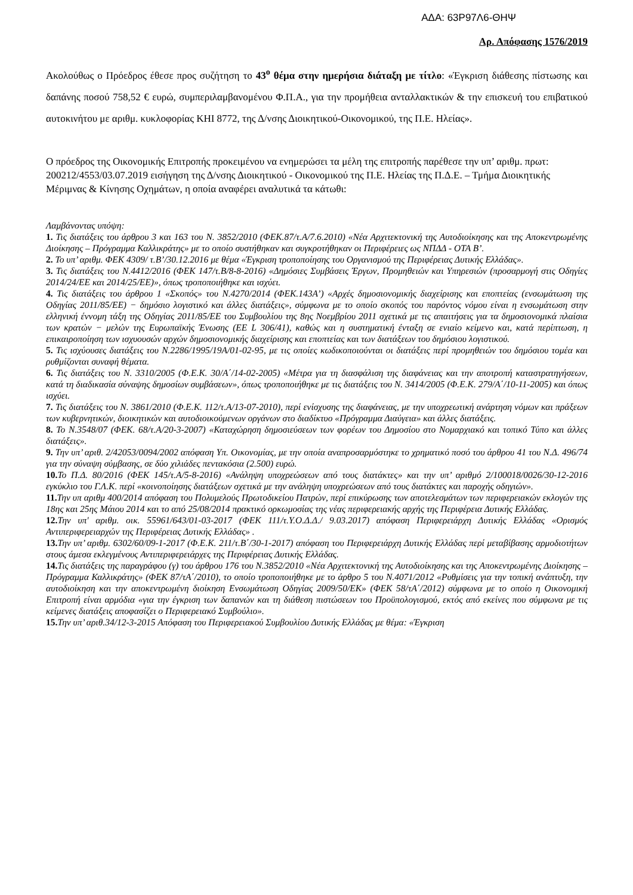ΑΔΑ: 63Ρ97Λ6-ΘΗΨ
Αρ. Απόφασης 1576/2019
Ακολούθως ο Πρόεδρος έθεσε προς συζήτηση το 43<sup>ο</sup> θέμα στην ημερήσια διάταξη με τίτλο: «Έγκριση διάθεσης πίστωσης και δαπάνης ποσού 758,52 € ευρώ, συμπεριλαμβανομένου Φ.Π.Α., για την προμήθεια ανταλλακτικών & την επισκευή του επιβατικού αυτοκινήτου με αριθμ. κυκλοφορίας ΚΗΙ 8772, της Δ/νσης Διοικητικού-Οικονομικού, της Π.Ε. Ηλείας».
Ο πρόεδρος της Οικονομικής Επιτροπής προκειμένου να ενημερώσει τα μέλη της επιτροπής παρέθεσε την υπ’ αριθμ. πρωτ: 200212/4553/03.07.2019 εισήγηση της Δ/νσης Διοικητικού - Οικονομικού της Π.Ε. Ηλείας της Π.Δ.Ε. – Τμήμα Διοικητικής Μέριμνας & Κίνησης Οχημάτων, η οποία αναφέρει αναλυτικά τα κάτωθι:
Λαμβάνοντας υπόψη:
1. Τις διατάξεις του άρθρου 3 και 163 του Ν. 3852/2010 (ΦΕΚ.87/τ.Α/7.6.2010) «Νέα Αρχιτεκτονική της Αυτοδιοίκησης και της Αποκεντρωμένης Διοίκησης – Πρόγραμμα Καλλικράτης» με το οποίο συστήθηκαν και συγκροτήθηκαν οι Περιφέρειες ως ΝΠΔΔ - ΟΤΑ Β’.
2. Το υπ’ αριθμ. ΦΕΚ 4309/ τ.Β’/30.12.2016 με θέμα «Έγκριση τροποποίησης του Οργανισμού της Περιφέρειας Δυτικής Ελλάδας».
3. Τις διατάξεις του Ν.4412/2016 (ΦΕΚ 147/τ.Β/8-8-2016) «Δημόσιες Συμβάσεις Έργων, Προμηθειών και Υπηρεσιών (προσαρμογή στις Οδηγίες 2014/24/ΕΕ και 2014/25/ΕΕ)», όπως τροποποιήθηκε και ισχύει.
4. Τις διατάξεις του άρθρου 1 «Σκοπός» του Ν.4270/2014 (ΦΕΚ.143Α’) «Αρχές δημοσιονομικής διαχείρισης και εποπτείας (ενσωμάτωση της Οδηγίας 2011/85/ΕΕ) − δημόσιο λογιστικό και άλλες διατάξεις», σύμφωνα με το οποίο σκοπός του παρόντος νόμου είναι η ενσωμάτωση στην ελληνική έννομη τάξη της Οδηγίας 2011/85/ΕΕ του Συμβουλίου της 8ης Νοεμβρίου 2011 σχετικά με τις απαιτήσεις για τα δημοσιονομικά πλαίσια των κρατών − μελών της Ευρωπαϊκής Ένωσης (EE L 306/41), καθώς και η συστηματική ένταξη σε ενιαίο κείμενο και, κατά περίπτωση, η επικαιροποίηση των ισχυουσών αρχών δημοσιονομικής διαχείρισης και εποπτείας και των διατάξεων του δημόσιου λογιστικού.
5. Τις ισχύουσες διατάξεις του Ν.2286/1995/19Α/01-02-95, με τις οποίες κωδικοποιούνται οι διατάξεις περί προμηθειών του δημόσιου τομέα και ρυθμίζονται συναφή θέματα.
6. Τις διατάξεις του Ν. 3310/2005 (Φ.Ε.Κ. 30/Α΄/14-02-2005) «Μέτρα για τη διασφάλιση της διαφάνειας και την αποτροπή καταστρατηγήσεων, κατά τη διαδικασία σύναψης δημοσίων συμβάσεων», όπως τροποποιήθηκε με τις διατάξεις του Ν. 3414/2005 (Φ.Ε.Κ. 279/Α΄/10-11-2005) και όπως ισχύει.
7. Τις διατάξεις του Ν. 3861/2010 (Φ.Ε.Κ. 112/τ.Α/13-07-2010), περί ενίσχυσης της διαφάνειας, με την υποχρεωτική ανάρτηση νόμων και πράξεων των κυβερνητικών, διοικητικών και αυτοδιοικούμενων οργάνων στο διαδίκτυο «Πρόγραμμα Διαύγεια» και άλλες διατάξεις.
8. Το Ν.3548/07 (ΦΕΚ. 68/τ.Α/20-3-2007) «Καταχώρηση δημοσιεύσεων των φορέων του Δημοσίου στο Νομαρχιακό και τοπικό Τύπο και άλλες διατάξεις».
9. Την υπ’ αριθ. 2/42053/0094/2002 απόφαση Υπ. Οικονομίας, με την οποία αναπροσαρμόστηκε το χρηματικό ποσό του άρθρου 41 του Ν.Δ. 496/74 για την σύναψη σύμβασης, σε δύο χιλιάδες πεντακόσια (2.500) ευρώ.
10. Το Π.Δ. 80/2016 (ΦΕΚ 145/τ.Α/5-8-2016) «Ανάληψη υποχρεώσεων από τους διατάκτες» και την υπ’ αριθμό 2/100018/0026/30-12-2016 εγκύκλιο του Γ.Λ.Κ. περί «κοινοποίησης διατάξεων σχετικά με την ανάληψη υποχρεώσεων από τους διατάκτες και παροχής οδηγιών».
11. Την υπ αριθμ 400/2014 απόφαση του Πολυμελούς Πρωτοδικείου Πατρών, περί επικύρωσης των αποτελεσμάτων των περιφερειακών εκλογών της 18ης και 25ης Μάιου 2014 και το από 25/08/2014 πρακτικό ορκωμοσίας της νέας περιφερειακής αρχής της Περιφέρεια Δυτικής Ελλάδας.
12. Την υπ' αριθμ. οικ. 55961/643/01-03-2017 (ΦΕΚ 111/τ.Υ.Ο.Δ.Δ./ 9.03.2017) απόφαση Περιφερειάρχη Δυτικής Ελλάδας «Ορισμός Αντιπεριφερειαρχών της Περιφέρειας Δυτικής Ελλάδας» .
13. Την υπ’ αριθμ. 6302/60/09-1-2017 (Φ.Ε.Κ. 211/τ.Β΄/30-1-2017) απόφαση του Περιφερειάρχη Δυτικής Ελλάδας περί μεταβίβασης αρμοδιοτήτων στους άμεσα εκλεγμένους Αντιπεριφερειάρχες της Περιφέρειας Δυτικής Ελλάδας.
14. Τις διατάξεις της παραγράφου (γ) του άρθρου 176 του Ν.3852/2010 «Νέα Αρχιτεκτονική της Αυτοδιοίκησης και της Αποκεντρωμένης Διοίκησης – Πρόγραμμα Καλλικράτης» (ΦΕΚ 87/τΑ΄/2010), το οποίο τροποποιήθηκε με το άρθρο 5 του Ν.4071/2012 «Ρυθμίσεις για την τοπική ανάπτυξη, την αυτοδιοίκηση και την αποκεντρωμένη διοίκηση Ενσωμάτωση Οδηγίας 2009/50/ΕΚ» (ΦΕΚ 58/τΑ΄/2012) σύμφωνα με το οποίο η Οικονομική Επιτροπή είναι αρμόδια «για την έγκριση των δαπανών και τη διάθεση πιστώσεων του Προϋπολογισμού, εκτός από εκείνες που σύμφωνα με τις κείμενες διατάξεις αποφασίζει ο Περιφερειακό Συμβούλιο».
15. Την υπ’ αριθ.34/12-3-2015 Απόφαση του Περιφερειακού Συμβουλίου Δυτικής Ελλάδας με θέμα: «Έγκριση